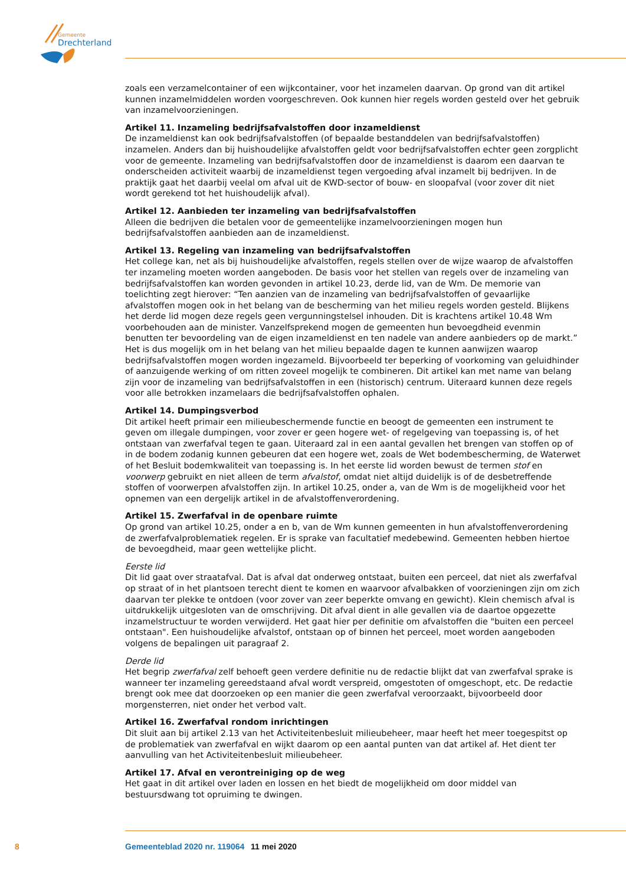Gemeente
Drechterland
zoals een verzamelcontainer of een wijkcontainer, voor het inzamelen daarvan. Op grond van dit artikel kunnen inzamelmiddelen worden voorgeschreven. Ook kunnen hier regels worden gesteld over het gebruik van inzamelvoorzieningen.
Artikel 11. Inzameling bedrijfsafvalstoffen door inzameldienst
De inzameldienst kan ook bedrijfsafvalstoffen (of bepaalde bestanddelen van bedrijfsafvalstoffen) inzamelen. Anders dan bij huishoudelijke afvalstoffen geldt voor bedrijfsafvalstoffen echter geen zorgplicht voor de gemeente. Inzameling van bedrijfsafvalstoffen door de inzameldienst is daarom een daarvan te onderscheiden activiteit waarbij de inzameldienst tegen vergoeding afval inzamelt bij bedrijven. In de praktijk gaat het daarbij veelal om afval uit de KWD-sector of bouw- en sloopafval (voor zover dit niet wordt gerekend tot het huishoudelijk afval).
Artikel 12. Aanbieden ter inzameling van bedrijfsafvalstoffen
Alleen die bedrijven die betalen voor de gemeentelijke inzamelvoorzieningen mogen hun bedrijfsafvalstoffen aanbieden aan de inzameldienst.
Artikel 13. Regeling van inzameling van bedrijfsafvalstoffen
Het college kan, net als bij huishoudelijke afvalstoffen, regels stellen over de wijze waarop de afvalstoffen ter inzameling moeten worden aangeboden. De basis voor het stellen van regels over de inzameling van bedrijfsafvalstoffen kan worden gevonden in artikel 10.23, derde lid, van de Wm. De memorie van toelichting zegt hierover: “Ten aanzien van de inzameling van bedrijfsafvalstoffen of gevaarlijke afvalstoffen mogen ook in het belang van de bescherming van het milieu regels worden gesteld. Blijkens het derde lid mogen deze regels geen vergunningstelsel inhouden. Dit is krachtens artikel 10.48 Wm voorbehouden aan de minister. Vanzelfsprekend mogen de gemeenten hun bevoegdheid evenmin benutten ter bevoordeling van de eigen inzameldienst en ten nadele van andere aanbieders op de markt.” Het is dus mogelijk om in het belang van het milieu bepaalde dagen te kunnen aanwijzen waarop bedrijfsafvalstoffen mogen worden ingezameld. Bijvoorbeeld ter beperking of voorkoming van geluidhinder of aanzuigende werking of om ritten zoveel mogelijk te combineren. Dit artikel kan met name van belang zijn voor de inzameling van bedrijfsafvalstoffen in een (historisch) centrum. Uiteraard kunnen deze regels voor alle betrokken inzamelaars die bedrijfsafvalstoffen ophalen.
Artikel 14. Dumpingsverbod
Dit artikel heeft primair een milieubeschermende functie en beoogt de gemeenten een instrument te geven om illegale dumpingen, voor zover er geen hogere wet- of regelgeving van toepassing is, of het ontstaan van zwerfafval tegen te gaan. Uiteraard zal in een aantal gevallen het brengen van stoffen op of in de bodem zodanig kunnen gebeuren dat een hogere wet, zoals de Wet bodembescherming, de Waterwet of het Besluit bodemkwaliteit van toepassing is. In het eerste lid worden bewust de termen stof en voorwerp gebruikt en niet alleen de term afvalstof, omdat niet altijd duidelijk is of de desbetreffende stoffen of voorwerpen afvalstoffen zijn. In artikel 10.25, onder a, van de Wm is de mogelijkheid voor het opnemen van een dergelijk artikel in de afvalstoffenverordening.
Artikel 15. Zwerfafval in de openbare ruimte
Op grond van artikel 10.25, onder a en b, van de Wm kunnen gemeenten in hun afvalstoffenverordening de zwerfafvalproblematiek regelen. Er is sprake van facultatief medebewind. Gemeenten hebben hiertoe de bevoegdheid, maar geen wettelijke plicht.
Eerste lid
Dit lid gaat over straatafval. Dat is afval dat onderweg ontstaat, buiten een perceel, dat niet als zwerfafval op straat of in het plantsoen terecht dient te komen en waarvoor afvalbakken of voorzieningen zijn om zich daarvan ter plekke te ontdoen (voor zover van zeer beperkte omvang en gewicht). Klein chemisch afval is uitdrukkelijk uitgesloten van de omschrijving. Dit afval dient in alle gevallen via de daartoe opgezette inzamelstructuur te worden verwijderd. Het gaat hier per definitie om afvalstoffen die "buiten een perceel ontstaan". Een huishoudelijke afvalstof, ontstaan op of binnen het perceel, moet worden aangeboden volgens de bepalingen uit paragraaf 2.
Derde lid
Het begrip zwerfafval zelf behoeft geen verdere definitie nu de redactie blijkt dat van zwerfafval sprake is wanneer ter inzameling gereedstaand afval wordt verspreid, omgestoten of omgeschopt, etc. De redactie brengt ook mee dat doorzoeken op een manier die geen zwerfafval veroorzaakt, bijvoorbeeld door morgensterren, niet onder het verbod valt.
Artikel 16. Zwerfafval rondom inrichtingen
Dit sluit aan bij artikel 2.13 van het Activiteitenbesluit milieubeheer, maar heeft het meer toegespitst op de problematiek van zwerfafval en wijkt daarom op een aantal punten van dat artikel af. Het dient ter aanvulling van het Activiteitenbesluit milieubeheer.
Artikel 17. Afval en verontreiniging op de weg
Het gaat in dit artikel over laden en lossen en het biedt de mogelijkheid om door middel van bestuursdwang tot opruiming te dwingen.
8 Gemeenteblad 2020 nr. 119064 11 mei 2020